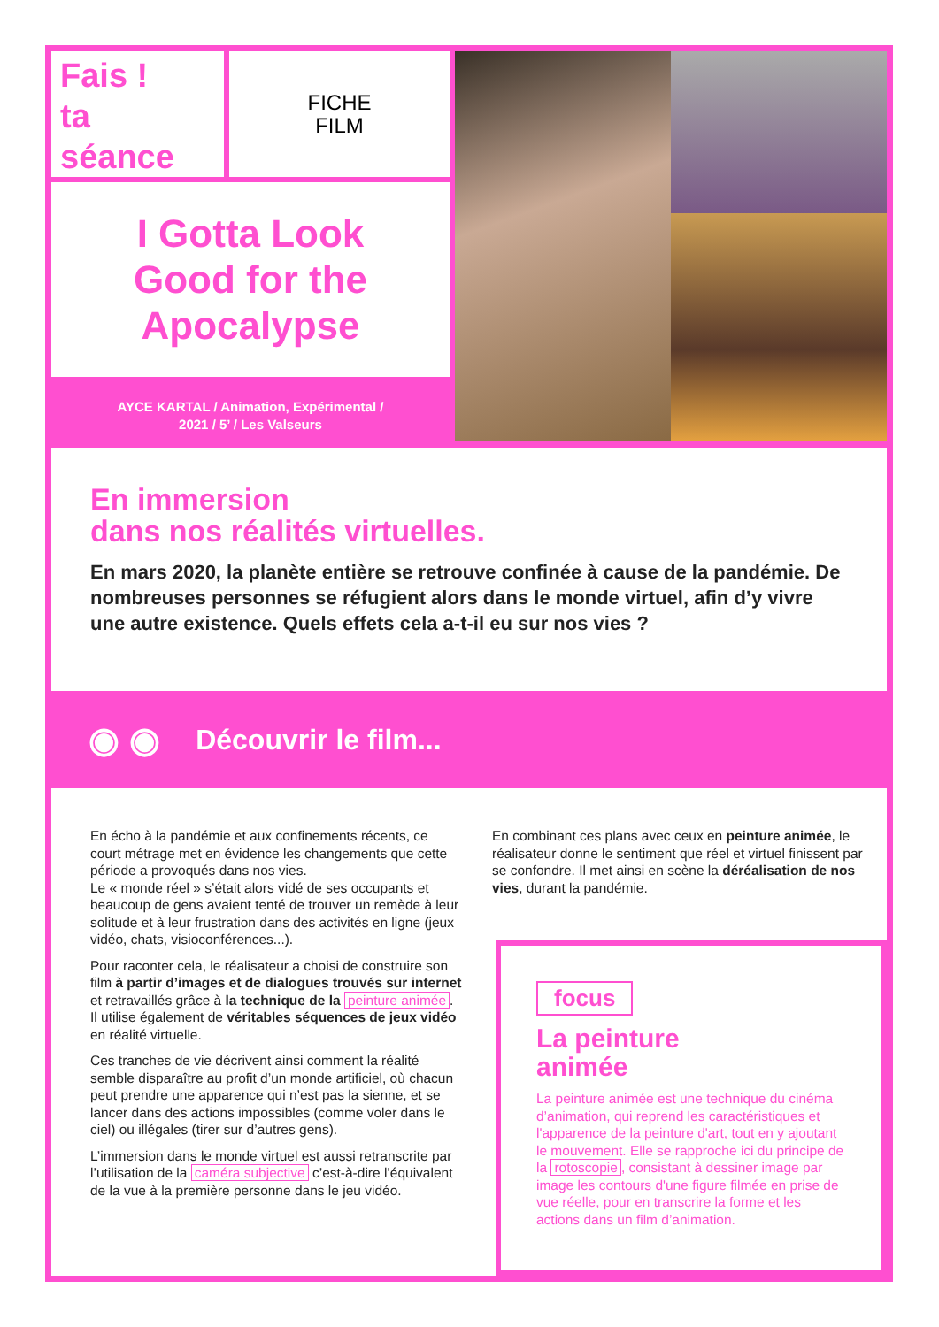Fais !
ta
séance
FICHE
FILM
I Gotta Look
Good for the
Apocalypse
AYCE KARTAL / Animation, Expérimental /
2021 / 5’ / Les Valseurs
En immersion
dans nos réalités virtuelles.
En mars 2020, la planète entière se retrouve confinée à cause de la pandémie. De nombreuses personnes se réfugient alors dans le monde virtuel, afin d’y vivre une autre existence. Quels effets cela a-t-il eu sur nos vies ?
◉ ◉ Découvrir le film...
En écho à la pandémie et aux confinements récents, ce court métrage met en évidence les changements que cette période a provoqués dans nos vies.
Le « monde réel » s’était alors vidé de ses occupants et beaucoup de gens avaient tenté de trouver un remède à leur solitude et à leur frustration dans des activités en ligne (jeux vidéo, chats, visioconférences...).
Pour raconter cela, le réalisateur a choisi de construire son film à partir d’images et de dialogues trouvés sur internet et retravaillés grâce à la technique de la peinture animée. Il utilise également de véritables séquences de jeux vidéo en réalité virtuelle.
Ces tranches de vie décrivent ainsi comment la réalité semble disparaître au profit d’un monde artificiel, où chacun peut prendre une apparence qui n’est pas la sienne, et se lancer dans des actions impossibles (comme voler dans le ciel) ou illégales (tirer sur d’autres gens).
L’immersion dans le monde virtuel est aussi retranscrite par l’utilisation de la caméra subjective c’est-à-dire l’équivalent de la vue à la première personne dans le jeu vidéo.
En combinant ces plans avec ceux en peinture animée, le réalisateur donne le sentiment que réel et virtuel finissent par se confondre. Il met ainsi en scène la déréalisation de nos vies, durant la pandémie.
focus
La peinture
animée
La peinture animée est une technique du cinéma d’animation, qui reprend les caractéristiques et l'apparence de la peinture d'art, tout en y ajoutant le mouvement. Elle se rapproche ici du principe de la rotoscopie, consistant à dessiner image par image les contours d'une figure filmée en prise de vue réelle, pour en transcrire la forme et les actions dans un film d’animation.